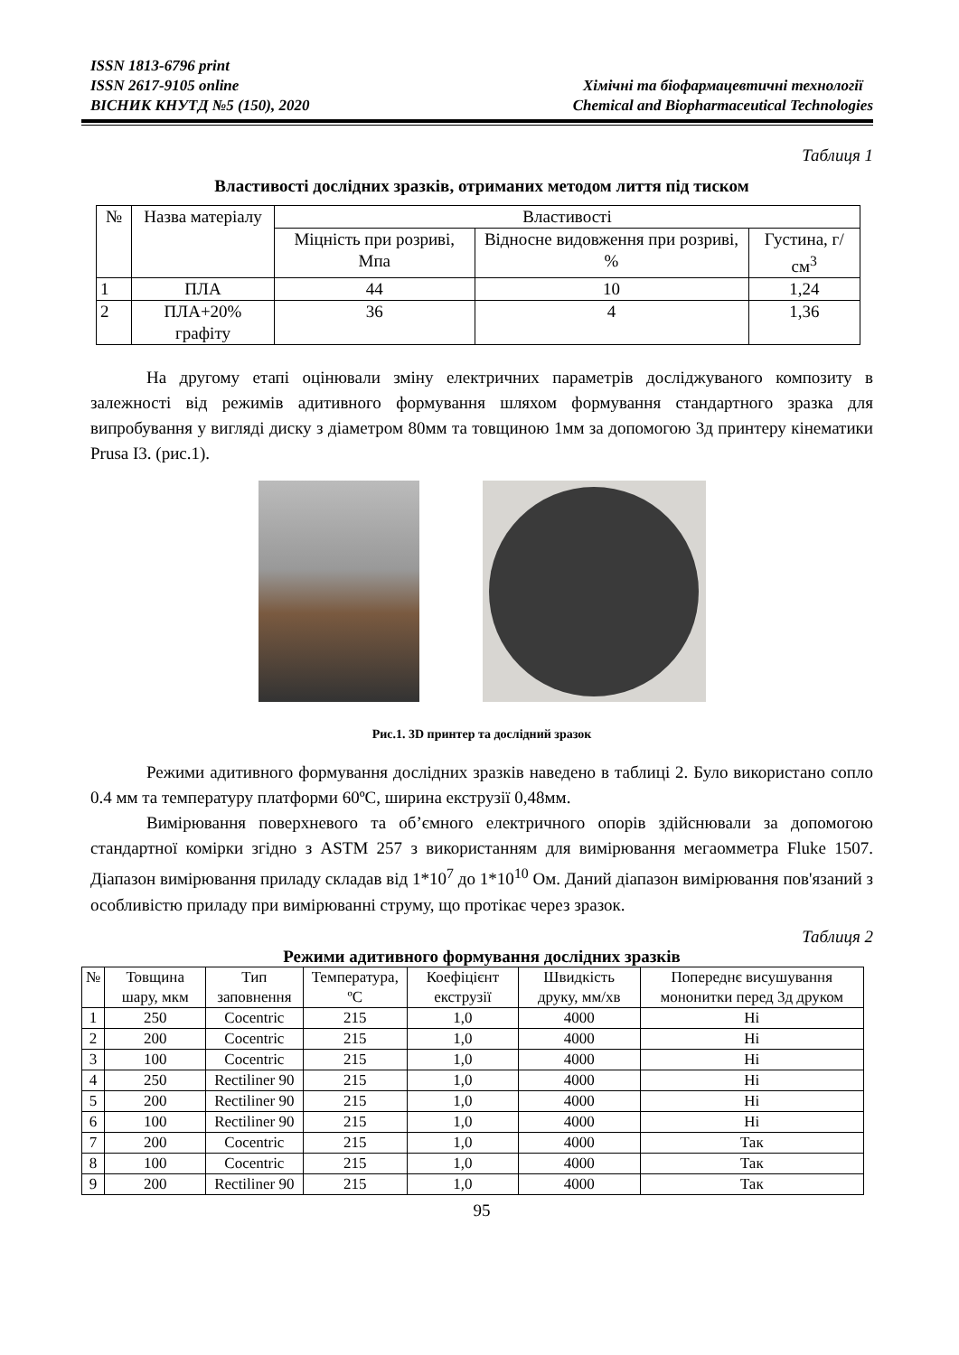ISSN 1813-6796 print
ISSN 2617-9105 online
ВІСНИК КНУТД №5 (150), 2020
Хімічні та біофармацевтичні технології
Chemical and Biopharmaceutical Technologies
Таблиця 1
Властивості дослідних зразків, отриманих методом лиття під тиском
| № | Назва матеріалу | Властивості | | |
| --- | --- | --- | --- | --- |
| | | Міцність при розриві, Мпа | Відносне видовження при розриві, % | Густина, г/см<sup>3</sup> |
| 1 | ПЛА | 44 | 10 | 1,24 |
| 2 | ПЛА+20% графіту | 36 | 4 | 1,36 |
На другому етапі оцінювали зміну електричних параметрів досліджуваного композиту в залежності від режимів адитивного формування шляхом формування стандартного зразка для випробування у вигляді диску з діаметром 80мм та товщиною 1мм за допомогою 3д принтеру кінематики Prusa I3. (рис.1).
Рис.1. 3D принтер та дослідний зразок
Режими адитивного формування дослідних зразків наведено в таблиці 2. Було використано сопло 0.4 мм та температуру платформи 60ºС, ширина екструзії 0,48мм.
Вимірювання поверхневого та об’ємного електричного опорів здійснювали за допомогою стандартної комірки згідно з ASTM 257 з використанням для вимірювання мегаомметра Fluke 1507. Діапазон вимірювання приладу складав від 1*10<sup>7</sup> до 1*10<sup>10</sup> Ом. Даний діапазон вимірювання пов'язаний з особливістю приладу при вимірюванні струму, що протікає через зразок.
Таблиця 2
Режими адитивного формування дослідних зразків
| № | Товщина шару, мкм | Тип заповнення | Температура, ºС | Коефіцієнт екструзії | Швидкість друку, мм/хв | Попереднє висушування мононитки перед 3д друком |
| --- | --- | --- | --- | --- | --- | --- |
| 1 | 250 | Cocentric | 215 | 1,0 | 4000 | Ні |
| 2 | 200 | Cocentric | 215 | 1,0 | 4000 | Ні |
| 3 | 100 | Cocentric | 215 | 1,0 | 4000 | Ні |
| 4 | 250 | Rectiliner 90 | 215 | 1,0 | 4000 | Ні |
| 5 | 200 | Rectiliner 90 | 215 | 1,0 | 4000 | Ні |
| 6 | 100 | Rectiliner 90 | 215 | 1,0 | 4000 | Ні |
| 7 | 200 | Cocentric | 215 | 1,0 | 4000 | Так |
| 8 | 100 | Cocentric | 215 | 1,0 | 4000 | Так |
| 9 | 200 | Rectiliner 90 | 215 | 1,0 | 4000 | Так |
95